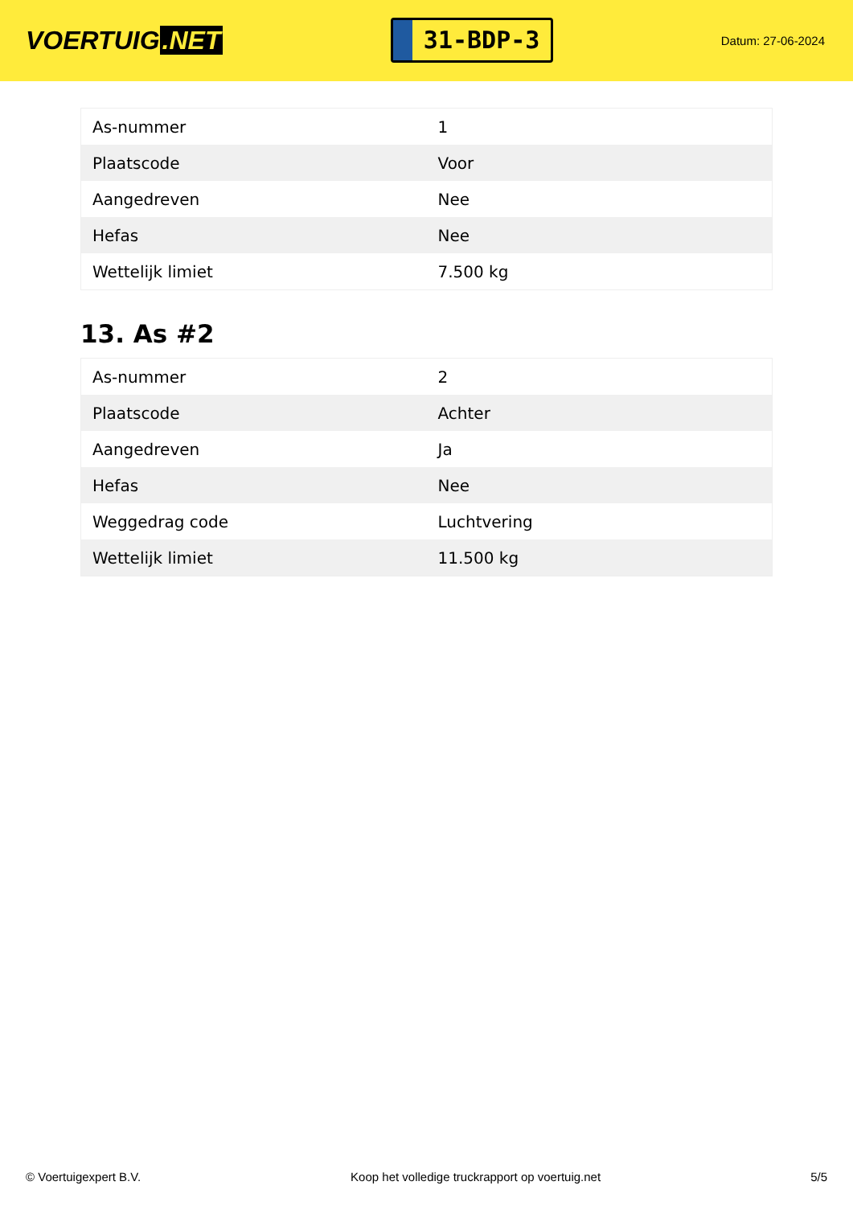VOERTUIG.NET
31-BDP-3
Datum: 27-06-2024
| As-nummer | 1 |
| Plaatscode | Voor |
| Aangedreven | Nee |
| Hefas | Nee |
| Wettelijk limiet | 7.500 kg |
13. As #2
| As-nummer | 2 |
| Plaatscode | Achter |
| Aangedreven | Ja |
| Hefas | Nee |
| Weggedrag code | Luchtvering |
| Wettelijk limiet | 11.500 kg |
© Voertuigexpert B.V. Koop het volledige truckrapport op voertuig.net 5/5